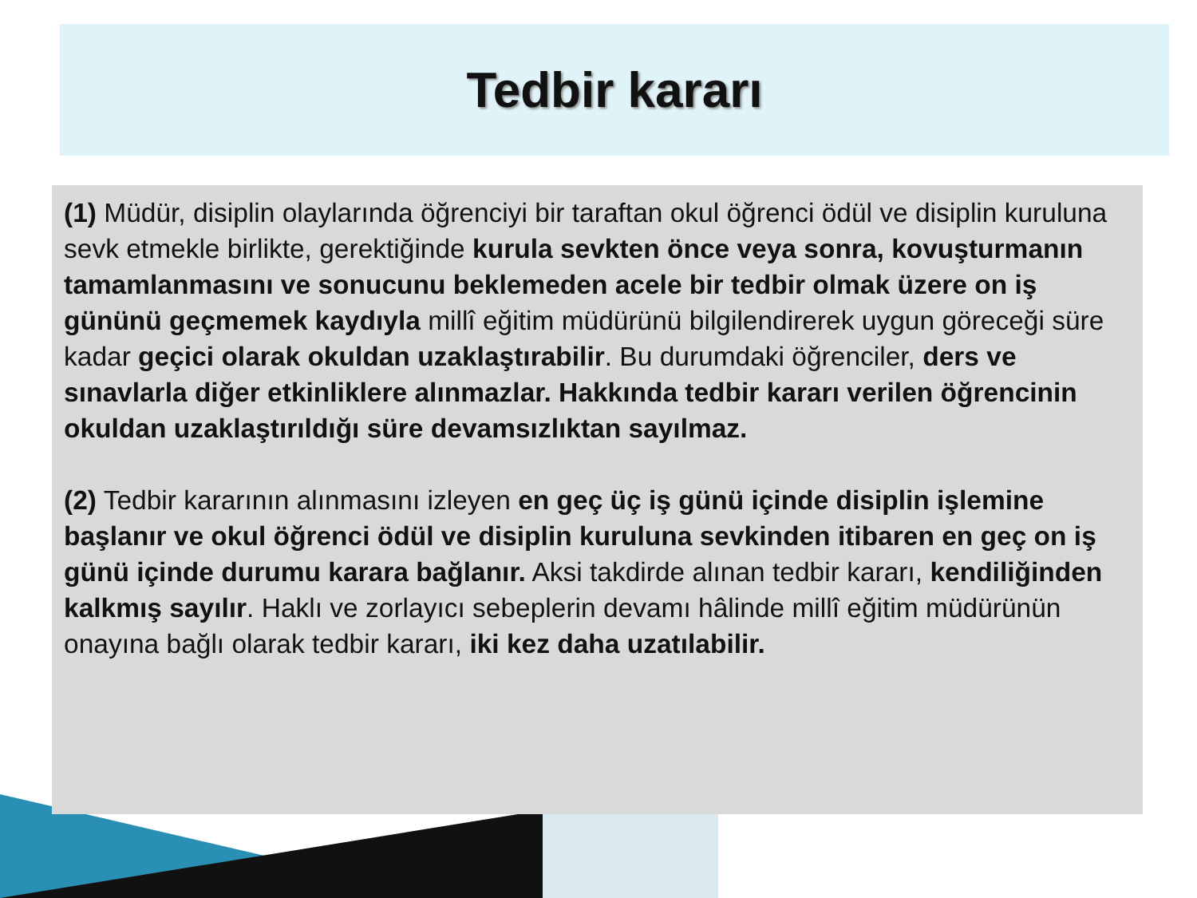Tedbir kararı
(1) Müdür, disiplin olaylarında öğrenciyi bir taraftan okul öğrenci ödül ve disiplin kuruluna sevk etmekle birlikte, gerektiğinde kurula sevkten önce veya sonra, kovuşturmanın tamamlanmasını ve sonucunu beklemeden acele bir tedbir olmak üzere on iş gününü geçmemek kaydıyla millî eğitim müdürünü bilgilendirerek uygun göreceği süre kadar geçici olarak okuldan uzaklaştırabilir. Bu durumdaki öğrenciler, ders ve sınavlarla diğer etkinliklere alınmazlar. Hakkında tedbir kararı verilen öğrencinin okuldan uzaklaştırıldığı süre devamsızlıktan sayılmaz.
(2) Tedbir kararının alınmasını izleyen en geç üç iş günü içinde disiplin işlemine başlanır ve okul öğrenci ödül ve disiplin kuruluna sevkinden itibaren en geç on iş günü içinde durumu karara bağlanır. Aksi takdirde alınan tedbir kararı, kendiliğinden kalkmış sayılır. Haklı ve zorlayıcı sebeplerin devamı hâlinde millî eğitim müdürünün onayına bağlı olarak tedbir kararı, iki kez daha uzatılabilir.